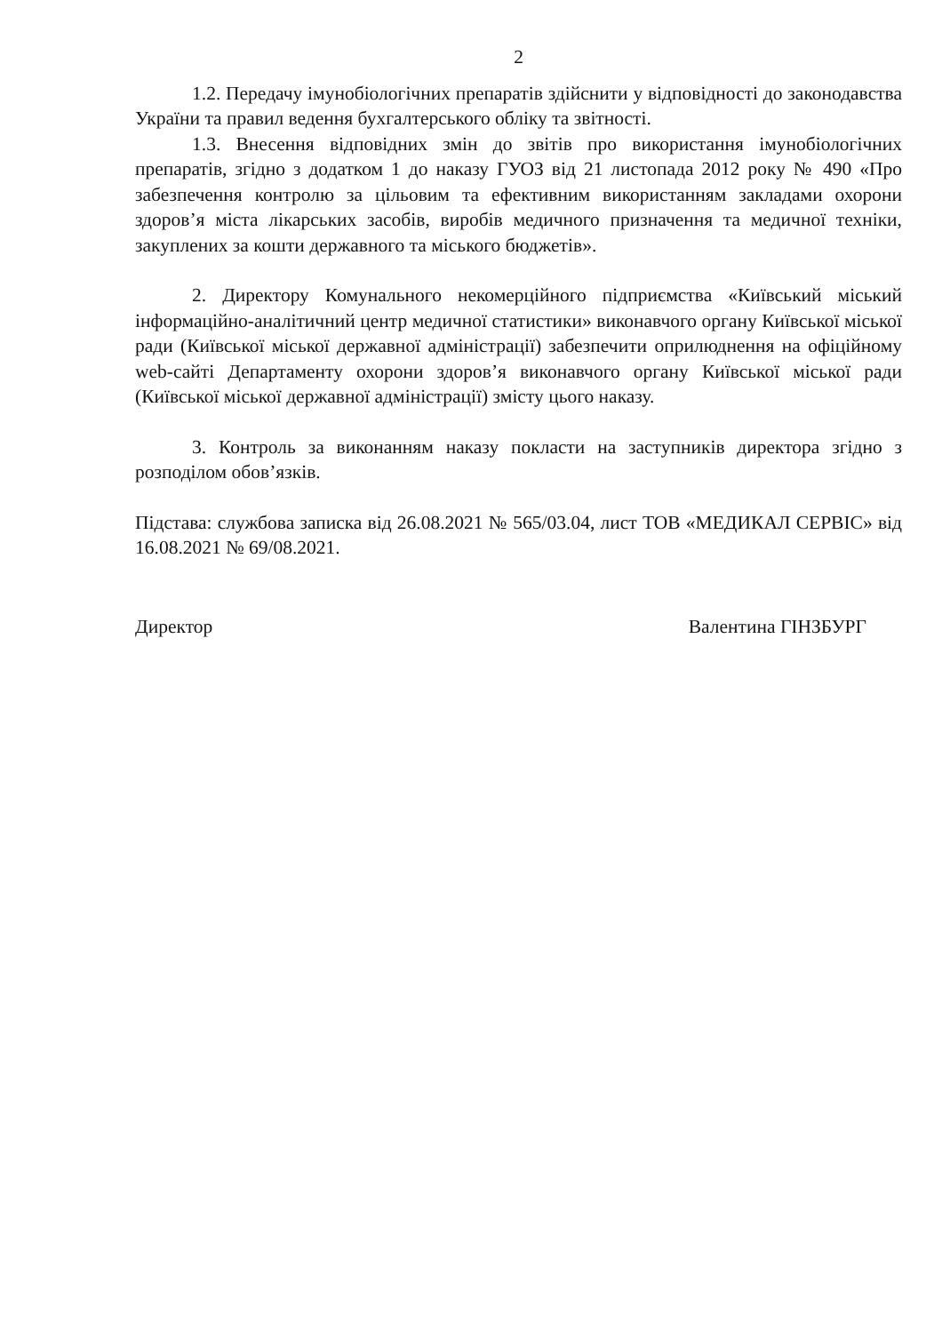2
1.2. Передачу імунобіологічних препаратів здійснити у відповідності до законодавства України та правил ведення бухгалтерського обліку та звітності.
1.3. Внесення відповідних змін до звітів про використання імунобіологічних препаратів, згідно з додатком 1 до наказу ГУОЗ від 21 листопада 2012 року № 490 «Про забезпечення контролю за цільовим та ефективним використанням закладами охорони здоров’я міста лікарських засобів, виробів медичного призначення та медичної техніки, закуплених за кошти державного та міського бюджетів».
2. Директору Комунального некомерційного підприємства «Київський міський інформаційно-аналітичний центр медичної статистики» виконавчого органу Київської міської ради (Київської міської державної адміністрації) забезпечити оприлюднення на офіційному web-сайті Департаменту охорони здоров’я виконавчого органу Київської міської ради (Київської міської державної адміністрації) змісту цього наказу.
3. Контроль за виконанням наказу покласти на заступників директора згідно з розподілом обов’язків.
Підстава: службова записка від 26.08.2021 № 565/03.04, лист ТОВ «МЕДИКАЛ СЕРВІС» від 16.08.2021 № 69/08.2021.
Директор Валентина ГІНЗБУРГ